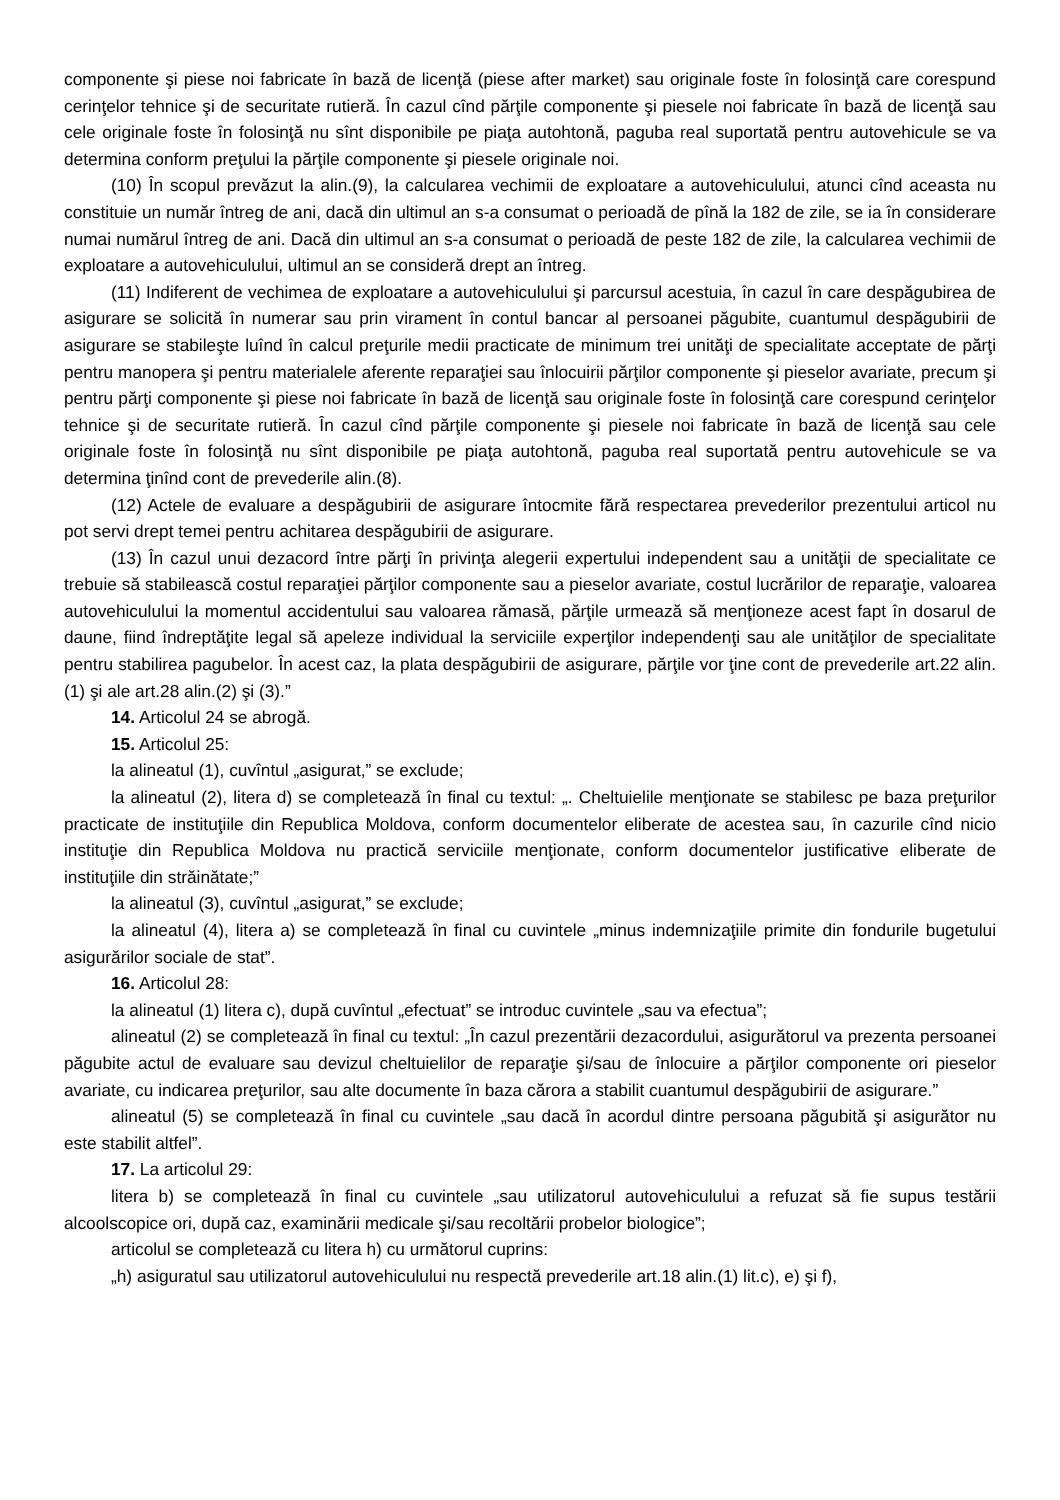componente şi piese noi fabricate în bază de licenţă (piese after market) sau originale foste în folosinţă care corespund cerinţelor tehnice şi de securitate rutieră. În cazul cînd părţile componente şi piesele noi fabricate în bază de licenţă sau cele originale foste în folosinţă nu sînt disponibile pe piaţa autohtonă, paguba real suportată pentru autovehicule se va determina conform preţului la părţile componente şi piesele originale noi.
(10) În scopul prevăzut la alin.(9), la calcularea vechimii de exploatare a autovehiculului, atunci cînd aceasta nu constituie un număr întreg de ani, dacă din ultimul an s-a consumat o perioadă de pînă la 182 de zile, se ia în considerare numai numărul întreg de ani. Dacă din ultimul an s-a consumat o perioadă de peste 182 de zile, la calcularea vechimii de exploatare a autovehiculului, ultimul an se consideră drept an întreg.
(11) Indiferent de vechimea de exploatare a autovehiculului şi parcursul acestuia, în cazul în care despăgubirea de asigurare se solicită în numerar sau prin virament în contul bancar al persoanei păgubite, cuantumul despăgubirii de asigurare se stabileşte luînd în calcul preţurile medii practicate de minimum trei unităţi de specialitate acceptate de părţi pentru manopera şi pentru materialele aferente reparaţiei sau înlocuirii părţilor componente şi pieselor avariate, precum şi pentru părţi componente şi piese noi fabricate în bază de licenţă sau originale foste în folosinţă care corespund cerinţelor tehnice şi de securitate rutieră. În cazul cînd părţile componente şi piesele noi fabricate în bază de licenţă sau cele originale foste în folosinţă nu sînt disponibile pe piaţa autohtonă, paguba real suportată pentru autovehicule se va determina ţinînd cont de prevederile alin.(8).
(12) Actele de evaluare a despăgubirii de asigurare întocmite fără respectarea prevederilor prezentului articol nu pot servi drept temei pentru achitarea despăgubirii de asigurare.
(13) În cazul unui dezacord între părţi în privinţa alegerii expertului independent sau a unităţii de specialitate ce trebuie să stabilească costul reparaţiei părţilor componente sau a pieselor avariate, costul lucrărilor de reparaţie, valoarea autovehiculului la momentul accidentului sau valoarea rămasă, părţile urmează să menţioneze acest fapt în dosarul de daune, fiind îndreptăţite legal să apeleze individual la serviciile experţilor independenţi sau ale unităţilor de specialitate pentru stabilirea pagubelor. În acest caz, la plata despăgubirii de asigurare, părţile vor ţine cont de prevederile art.22 alin.(1) şi ale art.28 alin.(2) şi (3).”
14. Articolul 24 se abrogă.
15. Articolul 25:
la alineatul (1), cuvîntul „asigurat,” se exclude;
la alineatul (2), litera d) se completează în final cu textul: „. Cheltuielile menţionate se stabilesc pe baza preţurilor practicate de instituţiile din Republica Moldova, conform documentelor eliberate de acestea sau, în cazurile cînd nicio instituţie din Republica Moldova nu practică serviciile menţionate, conform documentelor justificative eliberate de instituţiile din străinătate;”
la alineatul (3), cuvîntul „asigurat,” se exclude;
la alineatul (4), litera a) se completează în final cu cuvintele „minus indemnizaţiile primite din fondurile bugetului asigurărilor sociale de stat”.
16. Articolul 28:
la alineatul (1) litera c), după cuvîntul „efectuat” se introduc cuvintele „sau va efectua”;
alineatul (2) se completează în final cu textul: „În cazul prezentării dezacordului, asigurătorul va prezenta persoanei păgubite actul de evaluare sau devizul cheltuielilor de reparaţie şi/sau de înlocuire a părţilor componente ori pieselor avariate, cu indicarea preţurilor, sau alte documente în baza cărora a stabilit cuantumul despăgubirii de asigurare.”
alineatul (5) se completează în final cu cuvintele „sau dacă în acordul dintre persoana păgubită şi asigurător nu este stabilit altfel”.
17. La articolul 29:
litera b) se completează în final cu cuvintele „sau utilizatorul autovehiculului a refuzat să fie supus testării alcoolscopice ori, după caz, examinării medicale şi/sau recoltării probelor biologice”;
articolul se completează cu litera h) cu următorul cuprins:
„h) asiguratul sau utilizatorul autovehiculului nu respectă prevederile art.18 alin.(1) lit.c), e) şi f),